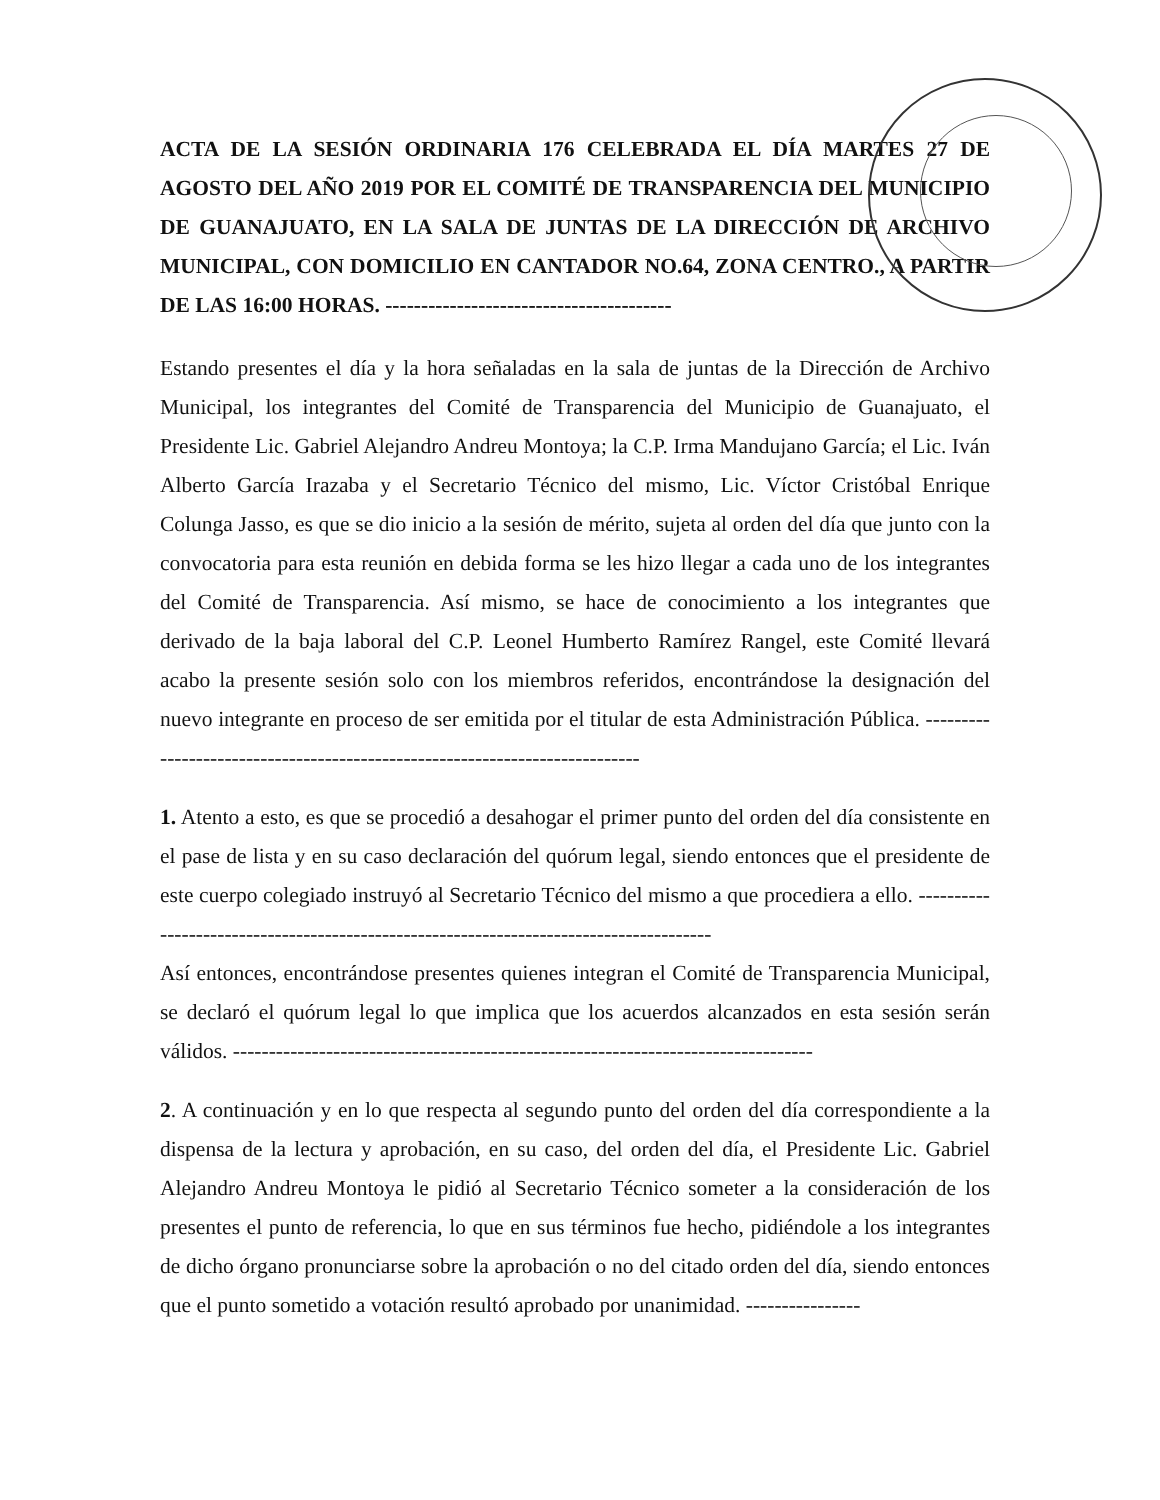ACTA DE LA SESIÓN ORDINARIA 176 CELEBRADA EL DÍA MARTES 27 DE AGOSTO DEL AÑO 2019 POR EL COMITÉ DE TRANSPARENCIA DEL MUNICIPIO DE GUANAJUATO, EN LA SALA DE JUNTAS DE LA DIRECCIÓN DE ARCHIVO MUNICIPAL, CON DOMICILIO EN CANTADOR NO.64, ZONA CENTRO., A PARTIR DE LAS 16:00 HORAS. ----------------------------------------
Estando presentes el día y la hora señaladas en la sala de juntas de la Dirección de Archivo Municipal, los integrantes del Comité de Transparencia del Municipio de Guanajuato, el Presidente Lic. Gabriel Alejandro Andreu Montoya; la C.P. Irma Mandujano García; el Lic. Iván Alberto García Irazaba y el Secretario Técnico del mismo, Lic. Víctor Cristóbal Enrique Colunga Jasso, es que se dio inicio a la sesión de mérito, sujeta al orden del día que junto con la convocatoria para esta reunión en debida forma se les hizo llegar a cada uno de los integrantes del Comité de Transparencia. Así mismo, se hace de conocimiento a los integrantes que derivado de la baja laboral del C.P. Leonel Humberto Ramírez Rangel, este Comité llevará acabo la presente sesión solo con los miembros referidos, encontrándose la designación del nuevo integrante en proceso de ser emitida por el titular de esta Administración Pública. ----------------------------------------------------------------------------
1. Atento a esto, es que se procedió a desahogar el primer punto del orden del día consistente en el pase de lista y en su caso declaración del quórum legal, siendo entonces que el presidente de este cuerpo colegiado instruyó al Secretario Técnico del mismo a que procediera a ello. ---------------------------------------------------------------------------------------
Así entonces, encontrándose presentes quienes integran el Comité de Transparencia Municipal, se declaró el quórum legal lo que implica que los acuerdos alcanzados en esta sesión serán válidos. ---------------------------------------------------------------------------------
2. A continuación y en lo que respecta al segundo punto del orden del día correspondiente a la dispensa de la lectura y aprobación, en su caso, del orden del día, el Presidente Lic. Gabriel Alejandro Andreu Montoya le pidió al Secretario Técnico someter a la consideración de los presentes el punto de referencia, lo que en sus términos fue hecho, pidiéndole a los integrantes de dicho órgano pronunciarse sobre la aprobación o no del citado orden del día, siendo entonces que el punto sometido a votación resultó aprobado por unanimidad. ----------------